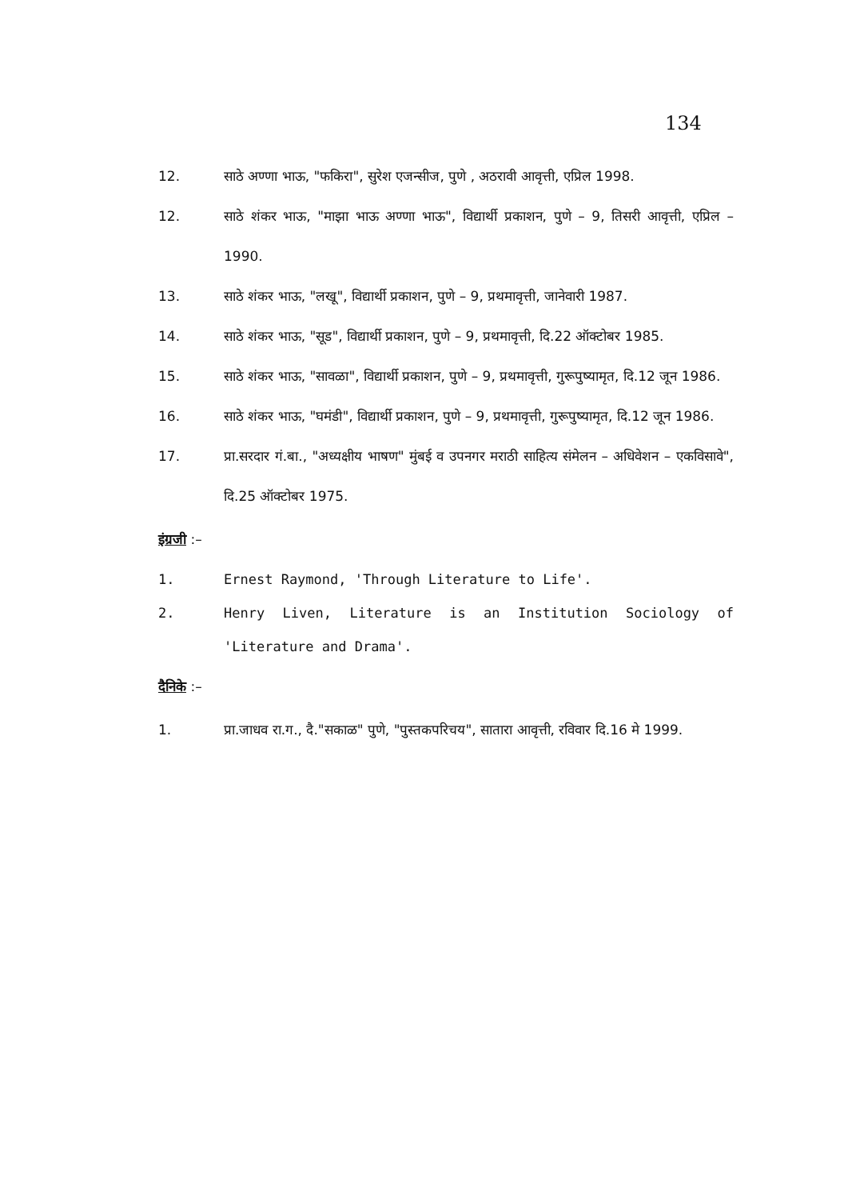134
12. साठे अण्णा भाऊ, "फकिरा", सुरेश एजन्सीज, पुणे , अठरावी आवृत्ती, एप्रिल 1998.
12. साठे शंकर भाऊ, "माझा भाऊ अण्णा भाऊ", विद्यार्थी प्रकाशन, पुणे – 9, तिसरी आवृत्ती, एप्रिल – 1990.
13. साठे शंकर भाऊ, "लखू", विद्यार्थी प्रकाशन, पुणे – 9, प्रथमावृत्ती, जानेवारी 1987.
14. साठे शंकर भाऊ, "सूड", विद्यार्थी प्रकाशन, पुणे – 9, प्रथमावृत्ती, दि.22 ऑक्टोबर 1985.
15. साठे शंकर भाऊ, "सावळा", विद्यार्थी प्रकाशन, पुणे – 9, प्रथमावृत्ती, गुरूपुष्यामृत, दि.12 जून 1986.
16. साठे शंकर भाऊ, "घमंडी", विद्यार्थी प्रकाशन, पुणे – 9, प्रथमावृत्ती, गुरूपुष्यामृत, दि.12 जून 1986.
17. प्रा.सरदार गं.बा., "अध्यक्षीय भाषण" मुंबई व उपनगर मराठी साहित्य संमेलन – अधिवेशन – एकविसावे", दि.25 ऑक्टोबर 1975.
इंग्रजी :–
1. Ernest Raymond, 'Through Literature to Life'.
2. Henry Liven, Literature is an Institution Sociology of 'Literature and Drama'.
दैनिके :–
1. प्रा.जाधव रा.ग., दै."सकाळ" पुणे, "पुस्तकपरिचय", सातारा आवृत्ती, रविवार दि.16 मे 1999.